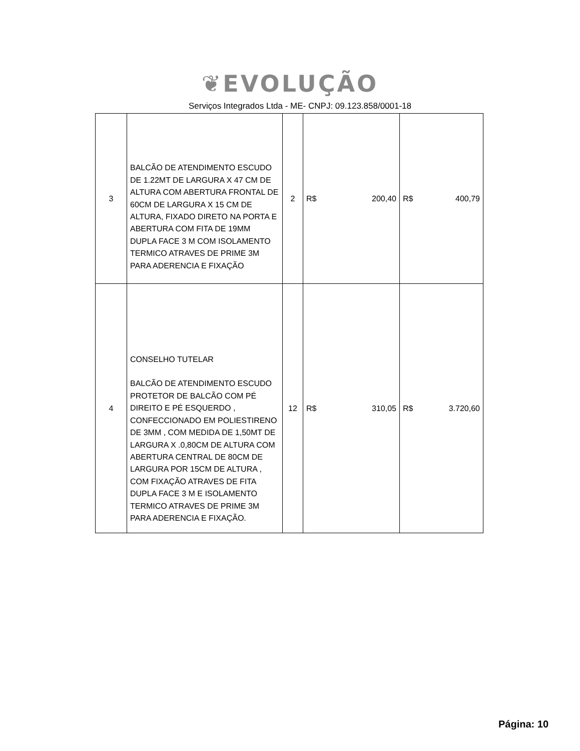❦EVOLUÇÃO
Serviços Integrados Ltda - ME- CNPJ: 09.123.858/0001-18
| 3 | BALCÃO DE ATENDIMENTO ESCUDO DE 1.22MT DE LARGURA X 47 CM DE ALTURA COM ABERTURA FRONTAL DE 60CM DE LARGURA X 15 CM DE ALTURA, FIXADO DIRETO NA PORTA E ABERTURA COM FITA DE 19MM DUPLA FACE 3 M COM ISOLAMENTO TERMICO ATRAVES DE PRIME 3M PARA ADERENCIA E FIXAÇÃO | 2 | R$ 200,40 | R$ 400,79 |
| 4 | CONSELHO TUTELAR BALCÃO DE ATENDIMENTO ESCUDO PROTETOR DE BALCÃO COM PÉ DIREITO E PÉ ESQUERDO , CONFECCIONADO EM POLIESTIRENO DE 3MM , COM MEDIDA DE 1,50MT DE LARGURA X .0,80CM DE ALTURA COM ABERTURA CENTRAL DE 80CM DE LARGURA POR 15CM DE ALTURA , COM FIXAÇÃO ATRAVES DE FITA DUPLA FACE 3 M E ISOLAMENTO TERMICO ATRAVES DE PRIME 3M PARA ADERENCIA E FIXAÇÃO. | 12 | R$ 310,05 | R$ 3.720,60 |
Página: 10